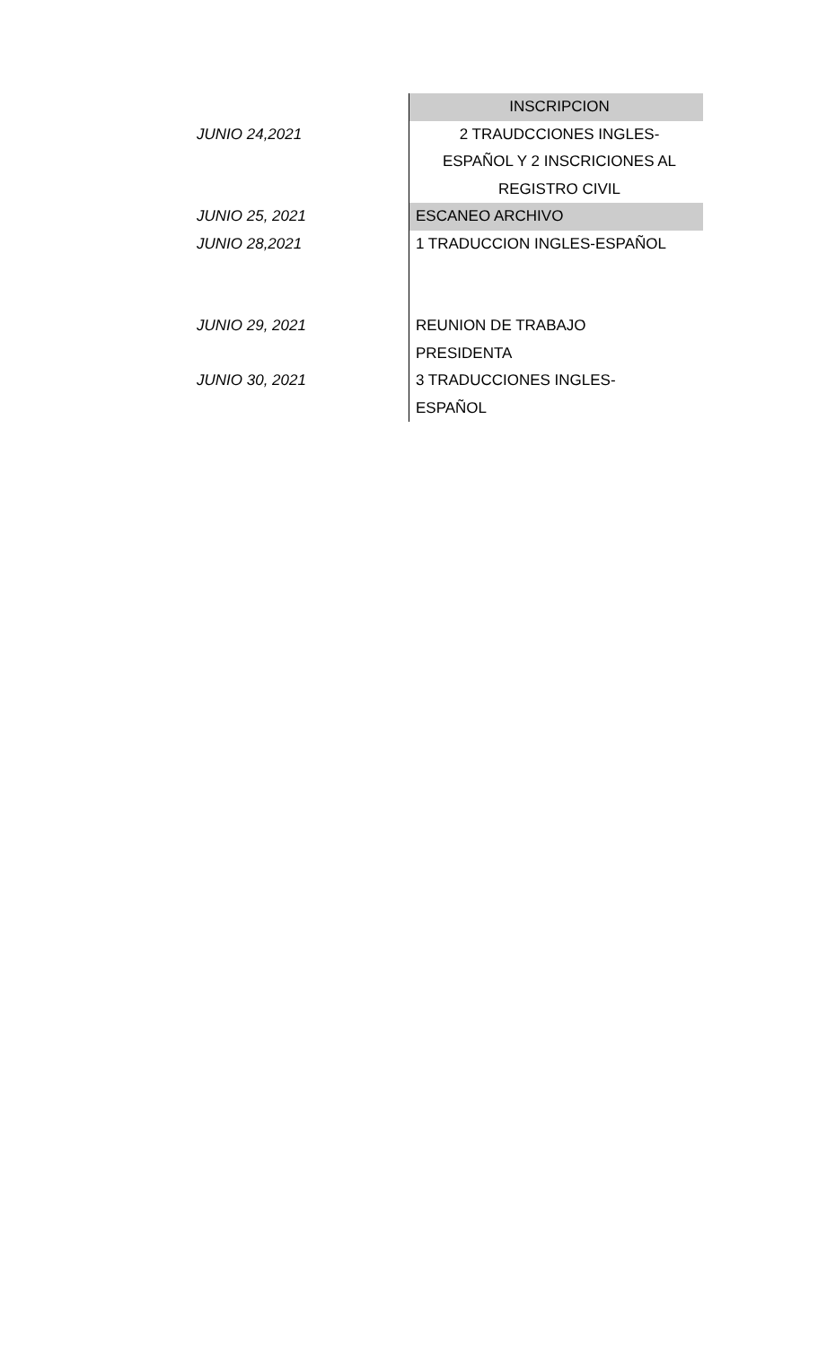| | INSCRIPCION |
| JUNIO 24,2021 | 2 TRAUDCCIONES INGLES- |
| | ESPAÑOL Y 2 INSCRICIONES AL |
| | REGISTRO CIVIL |
| JUNIO 25, 2021 | ESCANEO ARCHIVO |
| JUNIO 28,2021 | 1 TRADUCCION INGLES-ESPAÑOL |
| JUNIO 29, 2021 | REUNION DE TRABAJO |
| | PRESIDENTA |
| JUNIO 30, 2021 | 3 TRADUCCIONES INGLES- |
| | ESPAÑOL |